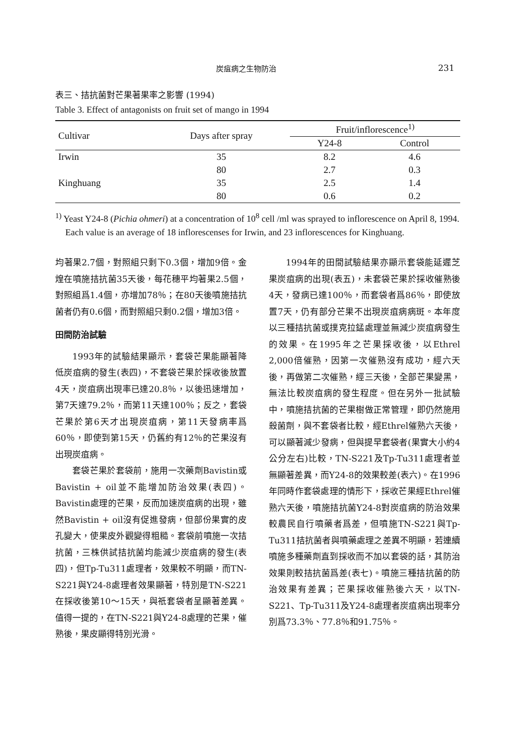炭疽病之生物防治 231
表三、拮抗菌對芒果著果率之影響 (1994)
Table 3. Effect of antagonists on fruit set of mango in 1994
| Cultivar | Days after spray | Fruit/inflorescence<sup>1)</sup> | |
| --- | --- | --- | --- |
| | | Y24-8 | Control |
| Irwin | 35 | 8.2 | 4.6 |
| | 80 | 2.7 | 0.3 |
| Kinghuang | 35 | 2.5 | 1.4 |
| | 80 | 0.6 | 0.2 |
<sup>1)</sup> Yeast Y24-8 (Pichia ohmeri) at a concentration of 10<sup>8</sup> cell /ml was sprayed to inflorescence on April 8, 1994. Each value is an average of 18 inflorescenses for Irwin, and 23 inflorescences for Kinghuang.
均著果2.7個，對照組只剩下0.3個，增加9倍。金煌在噴施拮抗菌35天後，每花穗平均著果2.5個，對照組爲1.4個，亦增加78％；在80天後噴施拮抗菌者仍有0.6個，而對照組只剩0.2個，增加3倍。
田間防治試驗
1993年的試驗結果顯示，套袋芒果能顯著降低炭疽病的發生(表四)，不套袋芒果於採收後放置4天，炭疽病出現率已達20.8％，以後迅速增加，第7天達79.2％，而第11天達100％；反之，套袋芒果於第6天才出現炭疽病，第11天發病率爲60％，即使到第15天，仍舊約有12％的芒果沒有出現炭疽病。
套袋芒果於套袋前，施用一次藥劑Bavistin或Bavistin + oil並不能增加防治效果(表四)。Bavistin處理的芒果，反而加速炭疽病的出現，雖然Bavistin + oil沒有促進發病，但部份果實的皮孔變大，使果皮外觀變得粗糙。套袋前噴施一次拮抗菌，三株供試拮抗菌均能減少炭疽病的發生(表四)，但Tp-Tu311處理者，效果較不明顯，而TN-S221與Y24-8處理者效果顯著，特別是TN-S221在採收後第10～15天，與祇套袋者呈顯著差異。值得一提的，在TN-S221與Y24-8處理的芒果，催熟後，果皮顯得特別光滑。
1994年的田間試驗結果亦顯示套袋能延遲芝果炭疽病的出現(表五)，未套袋芒果於採收催熟後4天，發病已達100％，而套袋者爲86％，即使放置7天，仍有部分芒果不出現炭疽病病斑。本年度以三種拮抗菌或撲克拉錳處理並無減少炭疽病發生的效果。在1995年之芒果採收後，以Ethrel 2,000倍催熟，因第一次催熟沒有成功，經六天後，再做第二次催熟，經三天後，全部芒果變黑，無法比較炭疽病的發生程度。但在另外一批試驗中，噴施拮抗菌的芒果樹做正常管理，即仍然施用殺菌劑，與不套袋者比較，經Ethrel催熟六天後，可以顯著減少發病，但與提早套袋者(果實大小約4公分左右)比較，TN-S221及Tp-Tu311處理者並無顯著差異，而Y24-8的效果較差(表六)。在1996年同時作套袋處理的情形下，採收芒果經Ethrel催熟六天後，噴施拮抗菌Y24-8對炭疽病的防治效果較農民自行噴藥者爲差，但噴施TN-S221與Tp-Tu311拮抗菌者與噴藥處理之差異不明顯，若連續噴施多種藥劑直到採收而不加以套袋的話，其防治效果則較拮抗菌爲差(表七)。噴施三種拮抗菌的防治效果有差異；芒果採收催熟後六天，以TN-S221、Tp-Tu311及Y24-8處理者炭疽病出現率分別爲73.3％、77.8％和91.75％。